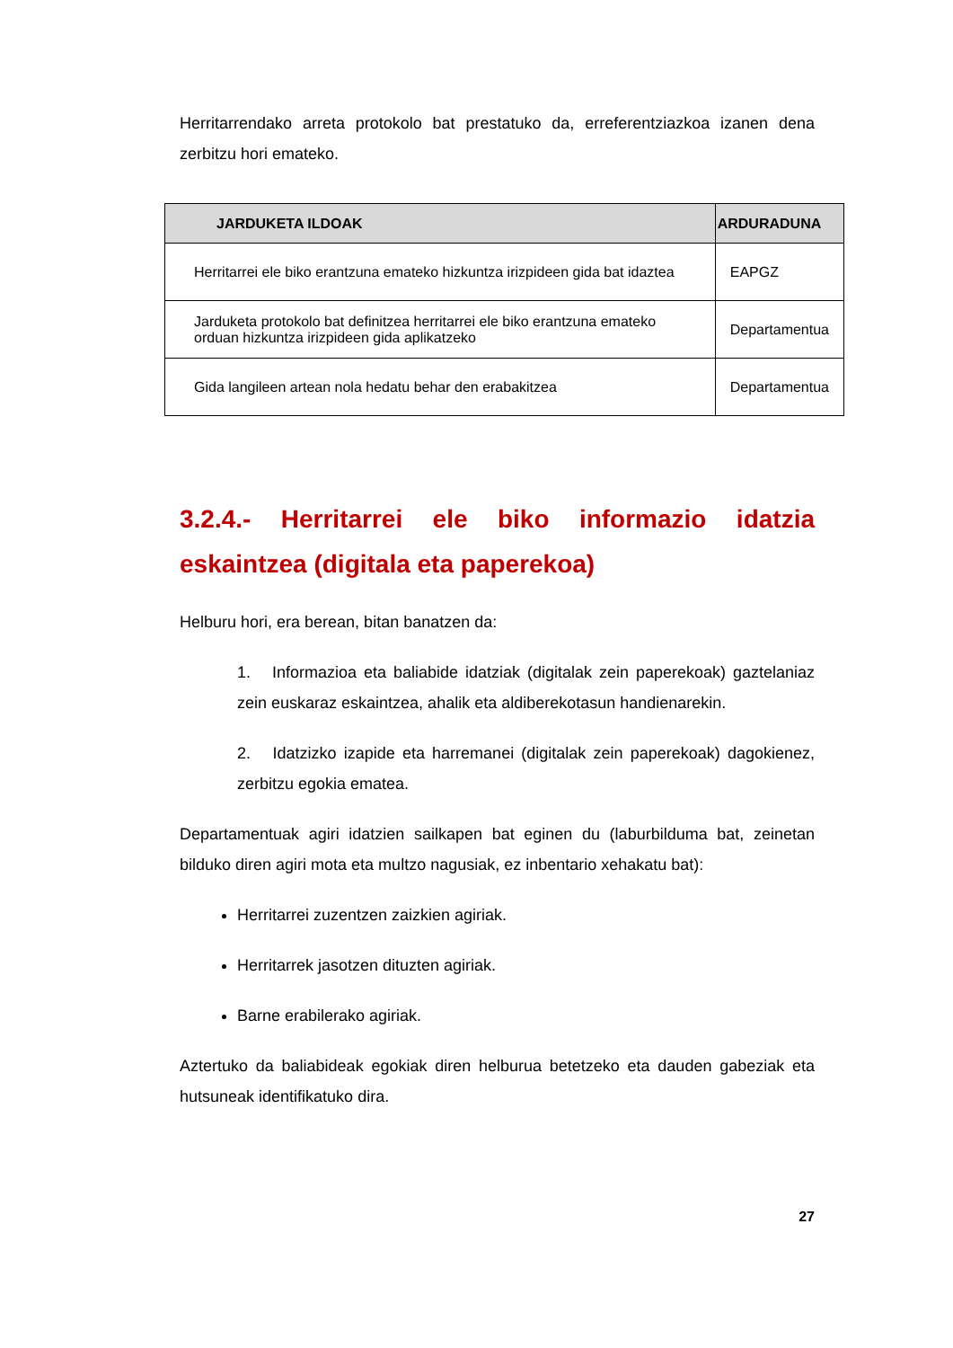Herritarrendako arreta protokolo bat prestatuko da, erreferentziazkoa izanen dena zerbitzu hori emateko.
| JARDUKETA ILDOAK | ARDURADUNA |
| --- | --- |
| Herritarrei ele biko erantzuna emateko hizkuntza irizpideen gida bat idaztea | EAPGZ |
| Jarduketa protokolo bat definitzea herritarrei ele biko erantzuna emateko orduan hizkuntza irizpideen gida aplikatzeko | Departamentua |
| Gida langileen artean nola hedatu behar den erabakitzea | Departamentua |
3.2.4.- Herritarrei ele biko informazio idatzia eskaintzea (digitala eta paperekoa)
Helburu hori, era berean, bitan banatzen da:
1. Informazioa eta baliabide idatziak (digitalak zein paperekoak) gaztelaniaz zein euskaraz eskaintzea, ahalik eta aldiberekotasun handienarekin.
2. Idatzizko izapide eta harremanei (digitalak zein paperekoak) dagokienez, zerbitzu egokia ematea.
Departamentuak agiri idatzien sailkapen bat eginen du (laburbilduma bat, zeinetan bilduko diren agiri mota eta multzo nagusiak, ez inbentario xehakatu bat):
Herritarrei zuzentzen zaizkien agiriak.
Herritarrek jasotzen dituzten agiriak.
Barne erabilerako agiriak.
Aztertuko da baliabideak egokiak diren helburua betetzeko eta dauden gabeziak eta hutsuneak identifikatuko dira.
27